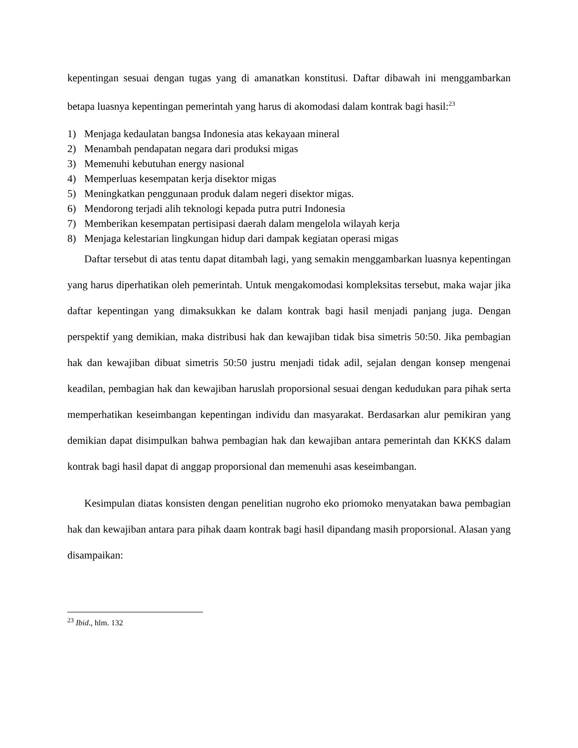kepentingan sesuai dengan tugas yang di amanatkan konstitusi. Daftar dibawah ini menggambarkan betapa luasnya kepentingan pemerintah yang harus di akomodasi dalam kontrak bagi hasil:<sup>23</sup>
1) Menjaga kedaulatan bangsa Indonesia atas kekayaan mineral
2) Menambah pendapatan negara dari produksi migas
3) Memenuhi kebutuhan energy nasional
4) Memperluas kesempatan kerja disektor migas
5) Meningkatkan penggunaan produk dalam negeri disektor migas.
6) Mendorong terjadi alih teknologi kepada putra putri Indonesia
7) Memberikan kesempatan pertisipasi daerah dalam mengelola wilayah kerja
8) Menjaga kelestarian lingkungan hidup dari dampak kegiatan operasi migas
Daftar tersebut di atas tentu dapat ditambah lagi, yang semakin menggambarkan luasnya kepentingan yang harus diperhatikan oleh pemerintah. Untuk mengakomodasi kompleksitas tersebut, maka wajar jika daftar kepentingan yang dimaksukkan ke dalam kontrak bagi hasil menjadi panjang juga. Dengan perspektif yang demikian, maka distribusi hak dan kewajiban tidak bisa simetris 50:50. Jika pembagian hak dan kewajiban dibuat simetris 50:50 justru menjadi tidak adil, sejalan dengan konsep mengenai keadilan, pembagian hak dan kewajiban haruslah proporsional sesuai dengan kedudukan para pihak serta memperhatikan keseimbangan kepentingan individu dan masyarakat. Berdasarkan alur pemikiran yang demikian dapat disimpulkan bahwa pembagian hak dan kewajiban antara pemerintah dan KKKS dalam kontrak bagi hasil dapat di anggap proporsional dan memenuhi asas keseimbangan.
Kesimpulan diatas konsisten dengan penelitian nugroho eko priomoko menyatakan bawa pembagian hak dan kewajiban antara para pihak daam kontrak bagi hasil dipandang masih proporsional. Alasan yang disampaikan:
<sup>23</sup> Ibid., hlm. 132